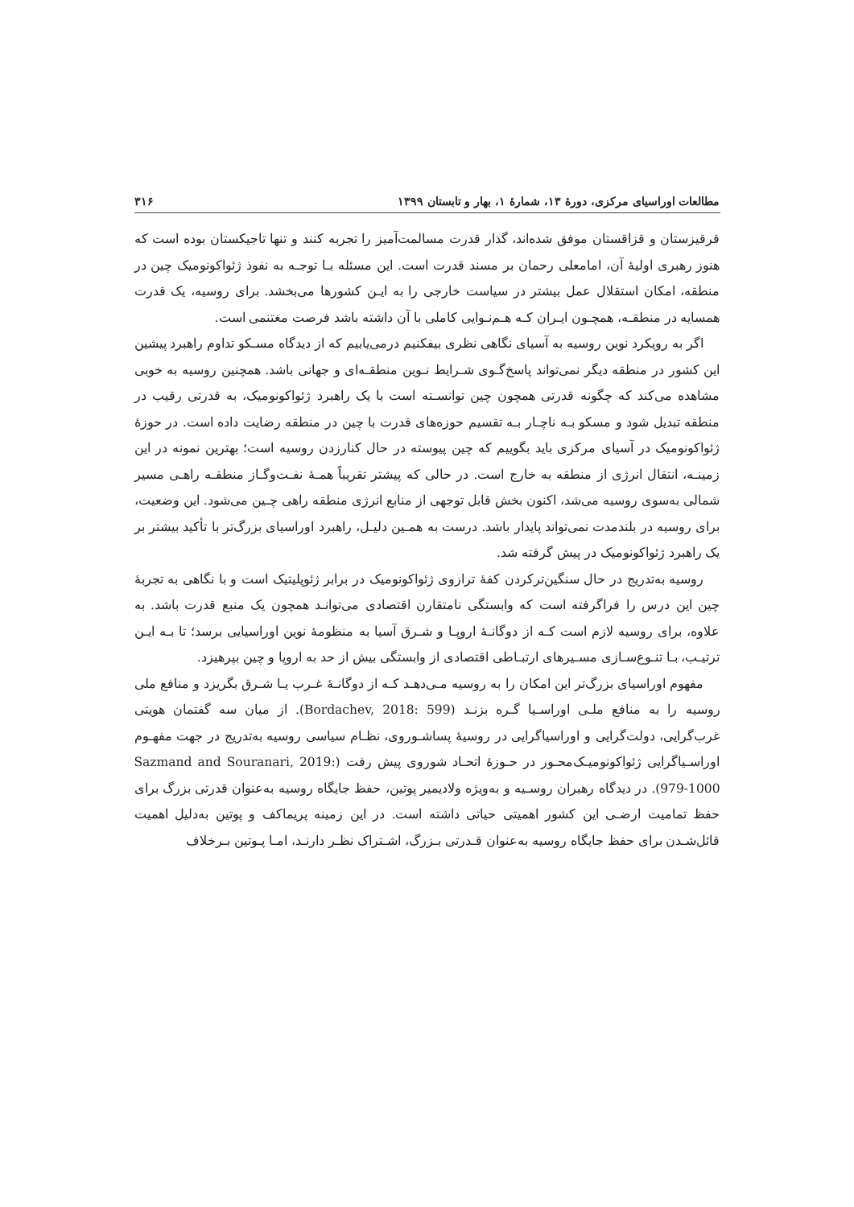مطالعات اوراسیای مرکزی، دورهٔ ۱۳، شمارهٔ ۱، بهار و تابستان ۱۳۹۹ ۳۱۶
قرقیزستان و قزاقستان موفق شده‌اند، گذار قدرت مسالمت‌آمیز را تجربه کنند و تنها تاجیکستان بوده است که هنوز رهبری اولیهٔ آن، امامعلی رحمان بر مسند قدرت است. این مسئله بـا توجـه به نفوذ ژئواکونومیک چین در منطقه، امکان استقلال عمل بیشتر در سیاست خارجی را به ایـن کشورها می‌بخشد. برای روسیه، یک قدرت همسایه در منطقـه، همچـون ایـران کـه هـم‌نـوایی کاملی با آن داشته باشد فرصت مغتنمی است.
اگر به رویکرد نوین روسیه به آسیای نگاهی نظری بیفکنیم درمی‌یابیم که از دیدگاه مسـکو تداوم راهبرد پیشین این کشور در منطقه دیگر نمی‌تواند پاسخ‌گـوی شـرایط نـوین منطقـه‌ای و جهانی باشد. همچنین روسیه به خوبی مشاهده می‌کند که چگونه قدرتی همچون چین توانسـته است با یک راهبرد ژئواکونومیک، به قدرتی رقیب در منطقه تبدیل شود و مسکو بـه ناچـار بـه تقسیم حوزه‌های قدرت با چین در منطقه رضایت داده است. در حوزهٔ ژئواکونومیک در آسیای مرکزی باید بگوییم که چین پیوسته در حال کنارزدن روسیه است؛ بهترین نمونه در این زمینـه، انتقال انرژی از منطقه به خارج است. در حالی که پیشتر تقریباً همـهٔ نفـت‌وگـاز منطقـه راهـی مسیر شمالی به‌سوی روسیه می‌شد، اکنون بخش قابل توجهی از منابع انرژی منطقه راهی چـین می‌شود. این وضعیت، برای روسیه در بلندمدت نمی‌تواند پایدار باشد. درست به همـین دلیـل، راهبرد اوراسیای بزرگ‌تر با تأکید بیشتر بر یک راهبرد ژئواکونومیک در پیش گرفته شد.
روسیه به‌تدریج در حال سنگین‌ترکردن کفهٔ ترازوی ژئواکونومیک در برابر ژئوپلیتیک است و با نگاهی به تجربهٔ چین این درس را فراگرفته است که وابستگی نامتقارن اقتصادی می‌توانـد همچون یک منبع قدرت باشد. به علاوه، برای روسیه لازم است کـه از دوگانـهٔ اروپـا و شـرق آسیا به منظومهٔ نوین اوراسیایی برسد؛ تا بـه ایـن ترتیـب، بـا تنـوع‌سـازی مسـیرهای ارتبـاطی اقتصادی از وابستگی بیش از حد به اروپا و چین بپرهیزد.
مفهوم اوراسیای بزرگ‌تر این امکان را به روسیه مـی‌دهـد کـه از دوگانـهٔ غـرب یـا شـرق بگریزد و منافع ملی روسیه را به منافع ملـی اوراسـیا گـره بزنـد (Bordachev, 2018: 599). از میان سه گفتمان هویتی غرب‌گرایی، دولت‌گرایی و اوراسیاگرایی در روسیهٔ پساشـوروی، نظـام سیاسی روسیه به‌تدریج در جهت مفهـوم اوراسـیاگرایی ژئواکونومیـک‌محـور در حـوزهٔ اتحـاد شوروی پیش رفت (Sazmand and Souranari, 2019: 979-1000). در دیدگاه رهبران روسـیه و به‌ویژه ولادیمیر پوتین، حفظ جایگاه روسیه به‌عنوان قدرتی بزرگ برای حفظ تمامیت ارضـی این کشور اهمیتی حیاتی داشته است. در این زمینه پریماکف و پوتین به‌دلیل اهمیت قائل‌شـدن برای حفظ جایگاه روسیه به‌عنوان قـدرتی بـزرگ، اشـتراک نظـر دارنـد، امـا پـوتین بـرخلاف